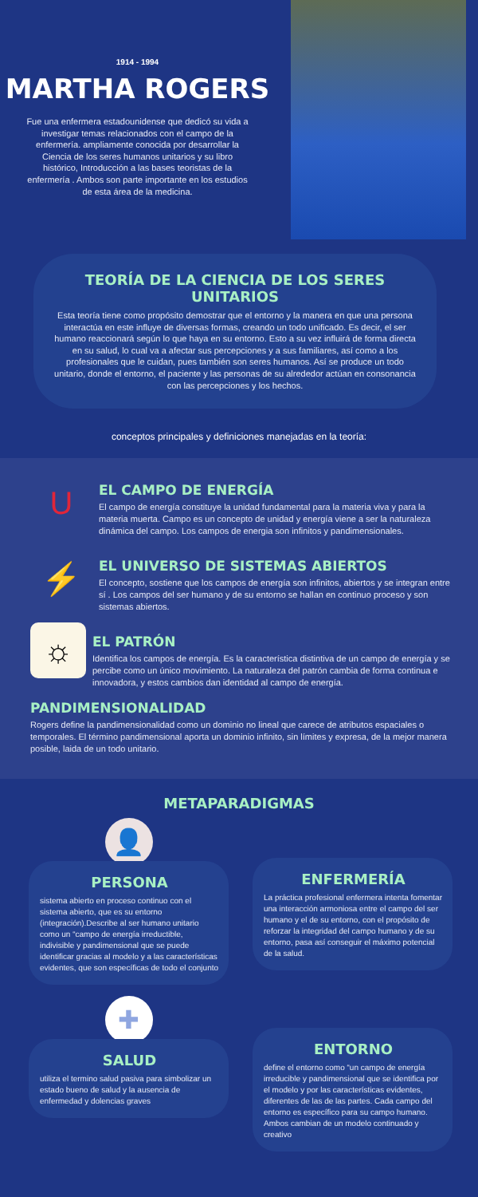1914 - 1994
MARTHA ROGERS
Fue una enfermera estadounidense que dedicó su vida a investigar temas relacionados con el campo de la enfermería. ampliamente conocida por desarrollar la Ciencia de los seres humanos unitarios y su libro histórico, Introducción a las bases teoristas de la enfermería . Ambos son parte importante en los estudios de esta área de la medicina.
TEORÍA DE LA CIENCIA DE LOS SERES UNITARIOS
Esta teoría tiene como propósito demostrar que el entorno y la manera en que una persona interactúa en este influye de diversas formas, creando un todo unificado. Es decir, el ser humano reaccionará según lo que haya en su entorno. Esto a su vez influirá de forma directa en su salud, lo cual va a afectar sus percepciones y a sus familiares, así como a los profesionales que le cuidan, pues también son seres humanos. Así se produce un todo unitario, donde el entorno, el paciente y las personas de su alrededor actúan en consonancia con las percepciones y los hechos.
conceptos principales y definiciones manejadas en la teoría:
U
EL CAMPO DE ENERGÍA
El campo de energía constituye la unidad fundamental para la materia viva y para la materia muerta. Campo es un concepto de unidad y energía viene a ser la naturaleza dinámica del campo. Los campos de energia son infinitos y pandimensionales.
⚡
EL UNIVERSO DE SISTEMAS ABIERTOS
El concepto, sostiene que los campos de energía son infinitos, abiertos y se integran entre sí . Los campos del ser humano y de su entorno se hallan en continuo proceso y son sistemas abiertos.
☼
EL PATRÓN
Identifica los campos de energía. Es la característica distintiva de un campo de energía y se percibe como un único movimiento. La naturaleza del patrón cambia de forma continua e innovadora, y estos cambios dan identidad al campo de energía.
PANDIMENSIONALIDAD
Rogers define la pandimensionalidad como un dominio no lineal que carece de atributos espaciales o temporales. El término pandimensional aporta un dominio infinito, sin límites y expresa, de la mejor manera posible, laida de un todo unitario.
METAPARADIGMAS
👤
PERSONA
sistema abierto en proceso continuo con el sistema abierto, que es su entorno (integración).Describe al ser humano unitario como un “campo de energía irreductible, indivisible y pandimensional que se puede identificar gracias al modelo y a las características evidentes, que son específicas de todo el conjunto
ENFERMERÍA
La práctica profesional enfermera intenta fomentar una interacción armoniosa entre el campo del ser humano y el de su entorno, con el propósito de reforzar la integridad del campo humano y de su entorno, pasa así conseguir el máximo potencial de la salud.
✚
SALUD
utiliza el termino salud pasiva para simbolizar un estado bueno de salud y la ausencia de enfermedad y dolencias graves
ENTORNO
define el entorno como “un campo de energía irreducible y pandimensional que se identifica por el modelo y por las características evidentes, diferentes de las de las partes. Cada campo del entorno es específico para su campo humano. Ambos cambian de un modelo continuado y creativo